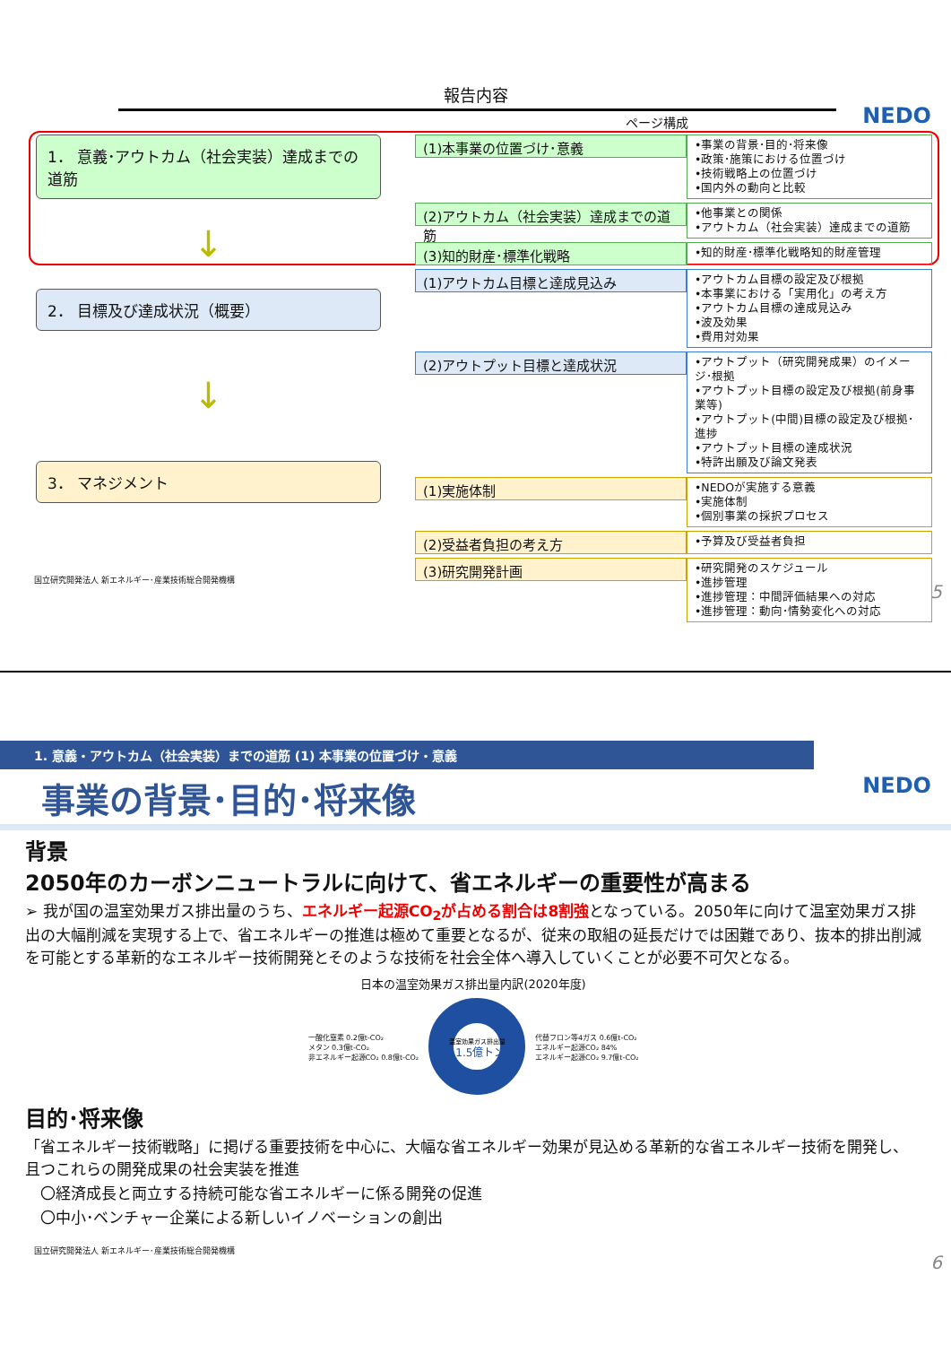報告内容
NEDO ページ構成
1． 意義･アウトカム（社会実装）達成までの道筋
↓
2． 目標及び達成状況（概要）
↓
3． マネジメント
(1)本事業の位置づけ･意義
•事業の背景･目的･将来像
•政策･施策における位置づけ
•技術戦略上の位置づけ
•国内外の動向と比較
(2)アウトカム（社会実装）達成までの道筋
•他事業との関係
•アウトカム（社会実装）達成までの道筋
(3)知的財産･標準化戦略
•知的財産･標準化戦略知的財産管理
(1)アウトカム目標と達成見込み
•アウトカム目標の設定及び根拠
•本事業における「実用化」の考え方
•アウトカム目標の達成見込み
•波及効果
•費用対効果
(2)アウトプット目標と達成状況
•アウトプット（研究開発成果）のイメージ･根拠
•アウトプット目標の設定及び根拠(前身事業等)
•アウトプット(中間)目標の設定及び根拠･進捗
•アウトプット目標の達成状況
•特許出願及び論文発表
(1)実施体制
•NEDOが実施する意義
•実施体制
•個別事業の採択プロセス
(2)受益者負担の考え方
•予算及び受益者負担
(3)研究開発計画
•研究開発のスケジュール
•進捗管理
•進捗管理：中間評価結果への対応
•進捗管理：動向･情勢変化への対応
国立研究開発法人 新エネルギー･産業技術総合開発機構
5
1. 意義・アウトカム（社会実装）までの道筋 (1) 本事業の位置づけ・意義
NEDO 事業の背景･目的･将来像
背景
2050年のカーボンニュートラルに向けて、省エネルギーの重要性が高まる
➢ 我が国の温室効果ガス排出量のうち、エネルギー起源CO<sub>2</sub>が占める割合は8割強となっている。2050年に向けて温室効果ガス排出の大幅削減を実現する上で、省エネルギーの推進は極めて重要となるが、従来の取組の延長だけでは困難であり、抜本的排出削減を可能とする革新的なエネルギー技術開発とそのような技術を社会全体へ導入していくことが必要不可欠となる。
日本の温室効果ガス排出量内訳(2020年度)
一酸化窒素 0.2億t-CO₂
メタン 0.3億t-CO₂
非エネルギー起源CO₂ 0.8億t-CO₂
温室効果ガス排出量
11.5億トン
代替フロン等4ガス 0.6億t-CO₂
エネルギー起源CO₂ 84%
エネルギー起源CO₂ 9.7億t-CO₂
目的･将来像
「省エネルギー技術戦略」に掲げる重要技術を中心に、大幅な省エネルギー効果が見込める革新的な省エネルギー技術を開発し、且つこれらの開発成果の社会実装を推進
　〇経済成長と両立する持続可能な省エネルギーに係る開発の促進
　〇中小･ベンチャー企業による新しいイノベーションの創出
国立研究開発法人 新エネルギー･産業技術総合開発機構
6